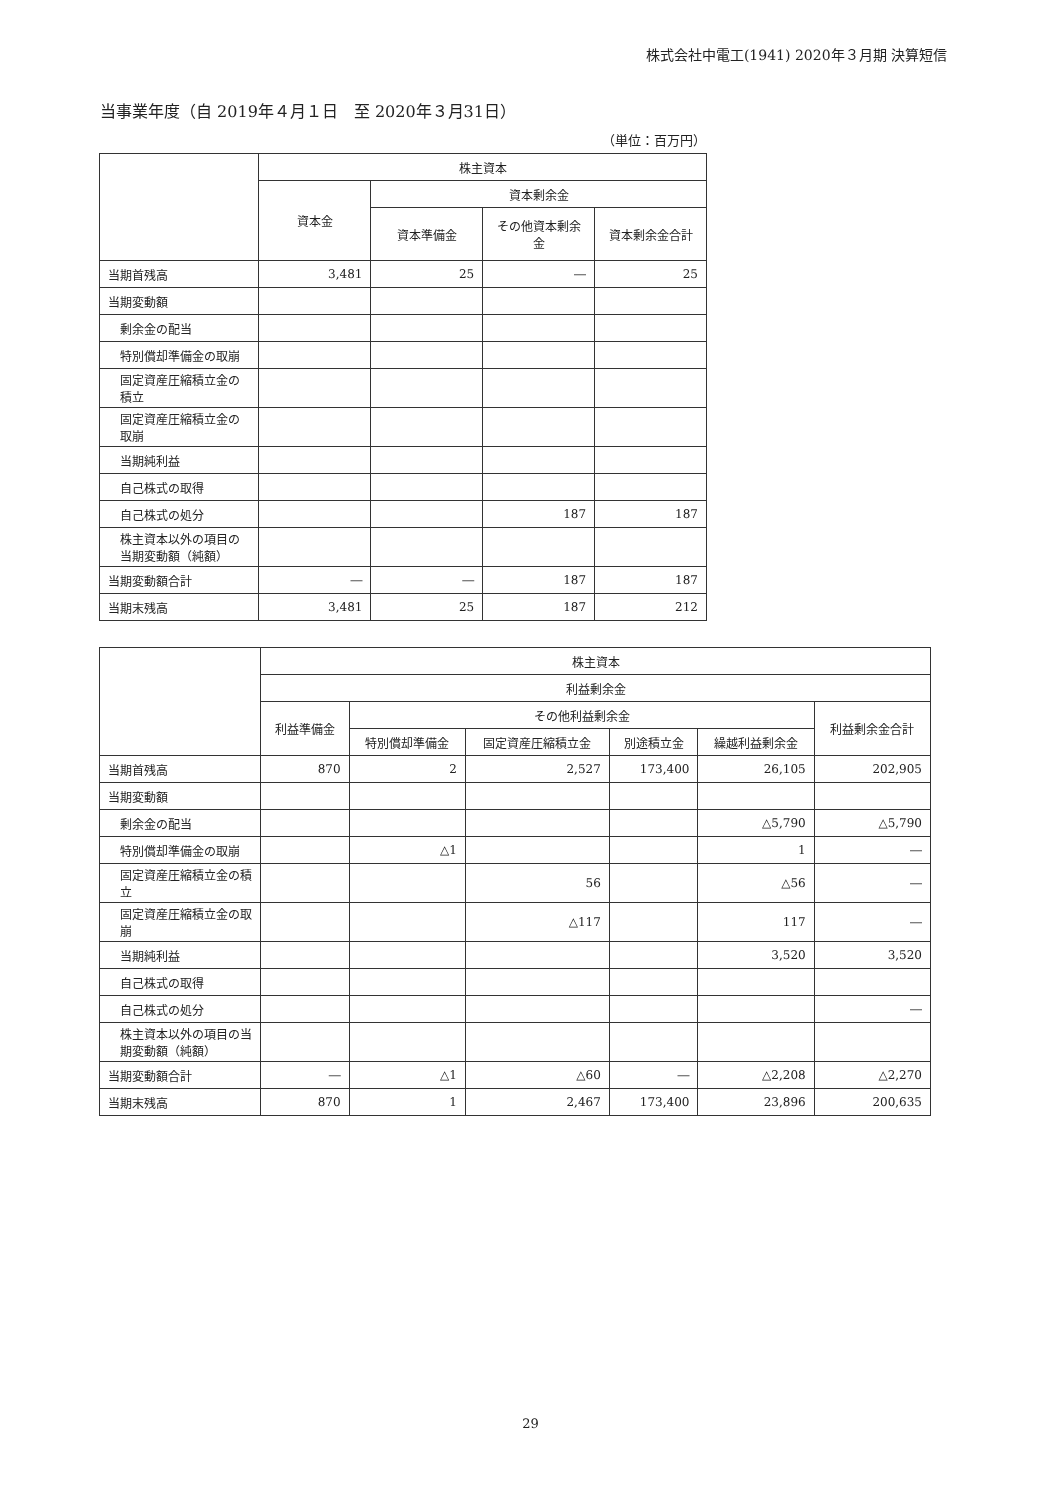株式会社中電工(1941) 2020年３月期 決算短信
当事業年度（自 2019年４月１日　至 2020年３月31日）
（単位：百万円）
| | 株主資本 | | | |
| --- | --- | --- | --- | --- |
| | 資本金 | 資本剰余金 | | |
| | | 資本準備金 | その他資本剰余金 | 資本剰余金合計 |
| 当期首残高 | 3,481 | 25 | ― | 25 |
| 当期変動額 | | | | |
| 剰余金の配当 | | | | |
| 特別償却準備金の取崩 | | | | |
| 固定資産圧縮積立金の積立 | | | | |
| 固定資産圧縮積立金の取崩 | | | | |
| 当期純利益 | | | | |
| 自己株式の取得 | | | | |
| 自己株式の処分 | | | 187 | 187 |
| 株主資本以外の項目の当期変動額（純額） | | | | |
| 当期変動額合計 | ― | ― | 187 | 187 |
| 当期末残高 | 3,481 | 25 | 187 | 212 |
| | 株主資本 | | | | | |
| --- | --- | --- | --- | --- | --- | --- |
| | 利益剰余金 | | | | | |
| | 利益準備金 | その他利益剰余金 | | | | 利益剰余金合計 |
| | | 特別償却準備金 | 固定資産圧縮積立金 | 別途積立金 | 繰越利益剰余金 | |
| 当期首残高 | 870 | 2 | 2,527 | 173,400 | 26,105 | 202,905 |
| 当期変動額 | | | | | | |
| 剰余金の配当 | | | | | △5,790 | △5,790 |
| 特別償却準備金の取崩 | | △1 | | | 1 | ― |
| 固定資産圧縮積立金の積立 | | | 56 | | △56 | ― |
| 固定資産圧縮積立金の取崩 | | | △117 | | 117 | ― |
| 当期純利益 | | | | | 3,520 | 3,520 |
| 自己株式の取得 | | | | | | |
| 自己株式の処分 | | | | | | ― |
| 株主資本以外の項目の当期変動額（純額） | | | | | | |
| 当期変動額合計 | ― | △1 | △60 | ― | △2,208 | △2,270 |
| 当期末残高 | 870 | 1 | 2,467 | 173,400 | 23,896 | 200,635 |
29